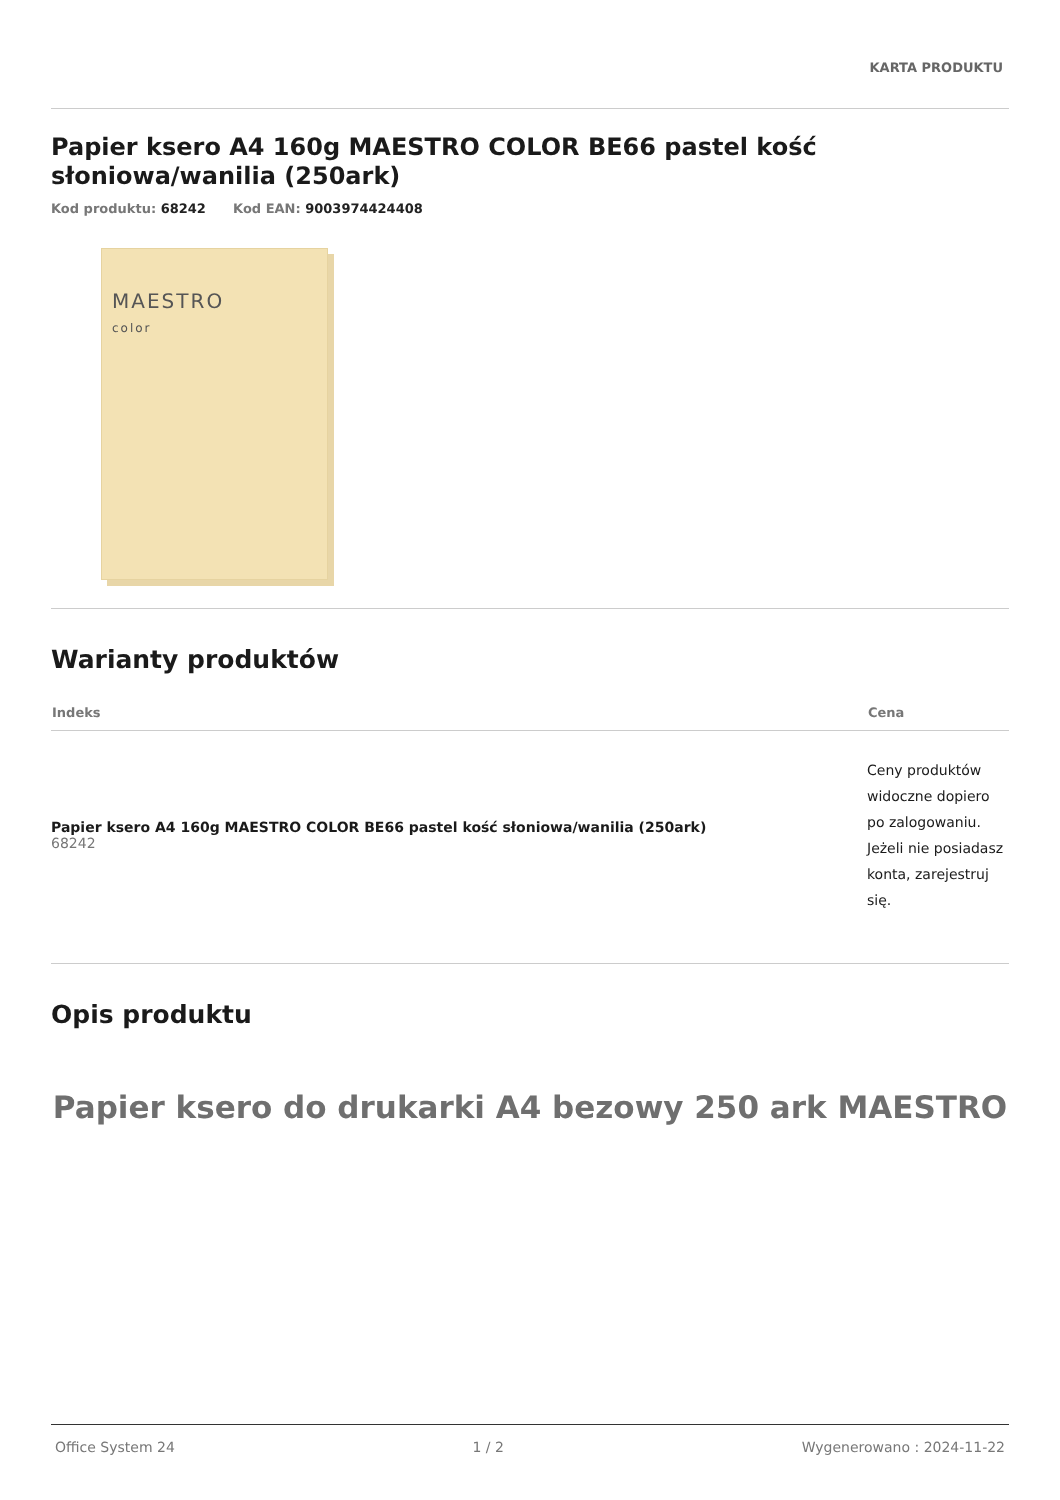KARTA PRODUKTU
Papier ksero A4 160g MAESTRO COLOR BE66 pastel kość słoniowa/wanilia (250ark)
Kod produktu: 68242 Kod EAN: 9003974424408
MAESTRO
color
Warianty produktów
| Indeks | Cena |
| --- | --- |
| Papier ksero A4 160g MAESTRO COLOR BE66 pastel kość słoniowa/wanilia (250ark) 68242 | Ceny produktów widoczne dopiero po zalogowaniu. Jeżeli nie posiadasz konta, zarejestruj się. |
Opis produktu
Papier ksero do drukarki A4 bezowy 250 ark MAESTRO
Office System 24 1 / 2 Wygenerowano : 2024-11-22